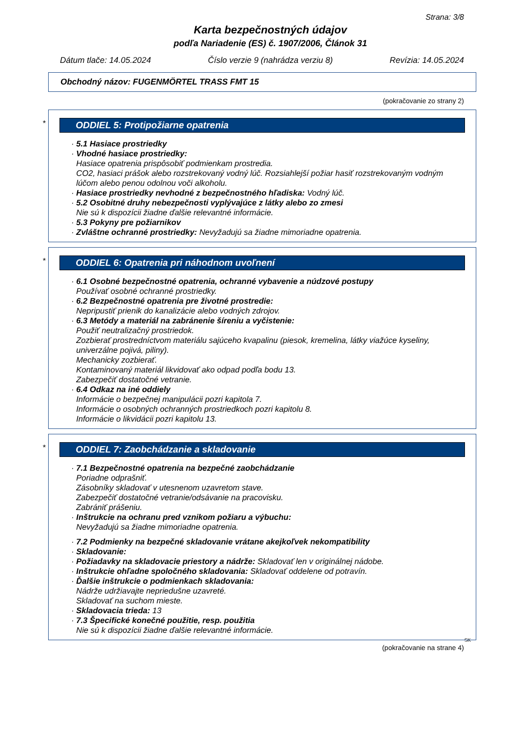Strana: 3/8
Karta bezpečnostných údajov
podľa Nariadenie (ES) č. 1907/2006, Článok 31
Dátum tlače: 14.05.2024 Číslo verzie 9 (nahrádza verziu 8) Revízia: 14.05.2024
Obchodný názov: FUGENMÖRTEL TRASS FMT 15
(pokračovanie zo strany 2)
*
ODDIEL 5: Protipožiarne opatrenia
· 5.1 Hasiace prostriedky
· Vhodné hasiace prostriedky:
Hasiace opatrenia prispôsobiť podmienkam prostredia.
CO2, hasiaci prášok alebo rozstrekovaný vodný lúč. Rozsiahlejší požiar hasiť rozstrekovaným vodným lúčom alebo penou odolnou voči alkoholu.
· Hasiace prostriedky nevhodné z bezpečnostného hľadiska: Vodný lúč.
· 5.2 Osobitné druhy nebezpečnosti vyplývajúce z látky alebo zo zmesi
Nie sú k dispozícii žiadne ďalšie relevantné informácie.
· 5.3 Pokyny pre požiarnikov
· Zvláštne ochranné prostriedky: Nevyžadujú sa žiadne mimoriadne opatrenia.
*
ODDIEL 6: Opatrenia pri náhodnom uvoľnení
· 6.1 Osobné bezpečnostné opatrenia, ochranné vybavenie a núdzové postupy
Používať osobné ochranné prostriedky.
· 6.2 Bezpečnostné opatrenia pre životné prostredie:
Nepripustiť prienik do kanalizácie alebo vodných zdrojov.
· 6.3 Metódy a materiál na zabránenie šíreniu a vyčistenie:
Použiť neutralizačný prostriedok.
Zozbierať prostredníctvom materiálu sajúceho kvapalinu (piesok, kremelina, látky viažúce kyseliny, univerzálne pojivá, piliny).
Mechanicky zozbierať.
Kontaminovaný materiál likvidovať ako odpad podľa bodu 13.
Zabezpečiť dostatočné vetranie.
· 6.4 Odkaz na iné oddiely
Informácie o bezpečnej manipulácii pozri kapitola 7.
Informácie o osobných ochranných prostriedkoch pozri kapitolu 8.
Informácie o likvidácii pozri kapitolu 13.
*
ODDIEL 7: Zaobchádzanie a skladovanie
· 7.1 Bezpečnostné opatrenia na bezpečné zaobchádzanie
Poriadne odprašniť.
Zásobníky skladovať v utesnenom uzavretom stave.
Zabezpečiť dostatočné vetranie/odsávanie na pracovisku.
Zabrániť prášeniu.
· Inštrukcie na ochranu pred vznikom požiaru a výbuchu:
Nevyžadujú sa žiadne mimoriadne opatrenia.
· 7.2 Podmienky na bezpečné skladovanie vrátane akejkoľvek nekompatibility
· Skladovanie:
· Požiadavky na skladovacie priestory a nádrže: Skladovať len v originálnej nádobe.
· Inštrukcie ohľadne spoločného skladovania: Skladovať oddelene od potravín.
· Ďalšie inštrukcie o podmienkach skladovania:
Nádrže udržiavajte nepriedušne uzavreté.
Skladovať na suchom mieste.
· Skladovacia trieda: 13
· 7.3 Špecifické konečné použitie, resp. použitia
Nie sú k dispozícii žiadne ďalšie relevantné informácie.
SK
(pokračovanie na strane 4)